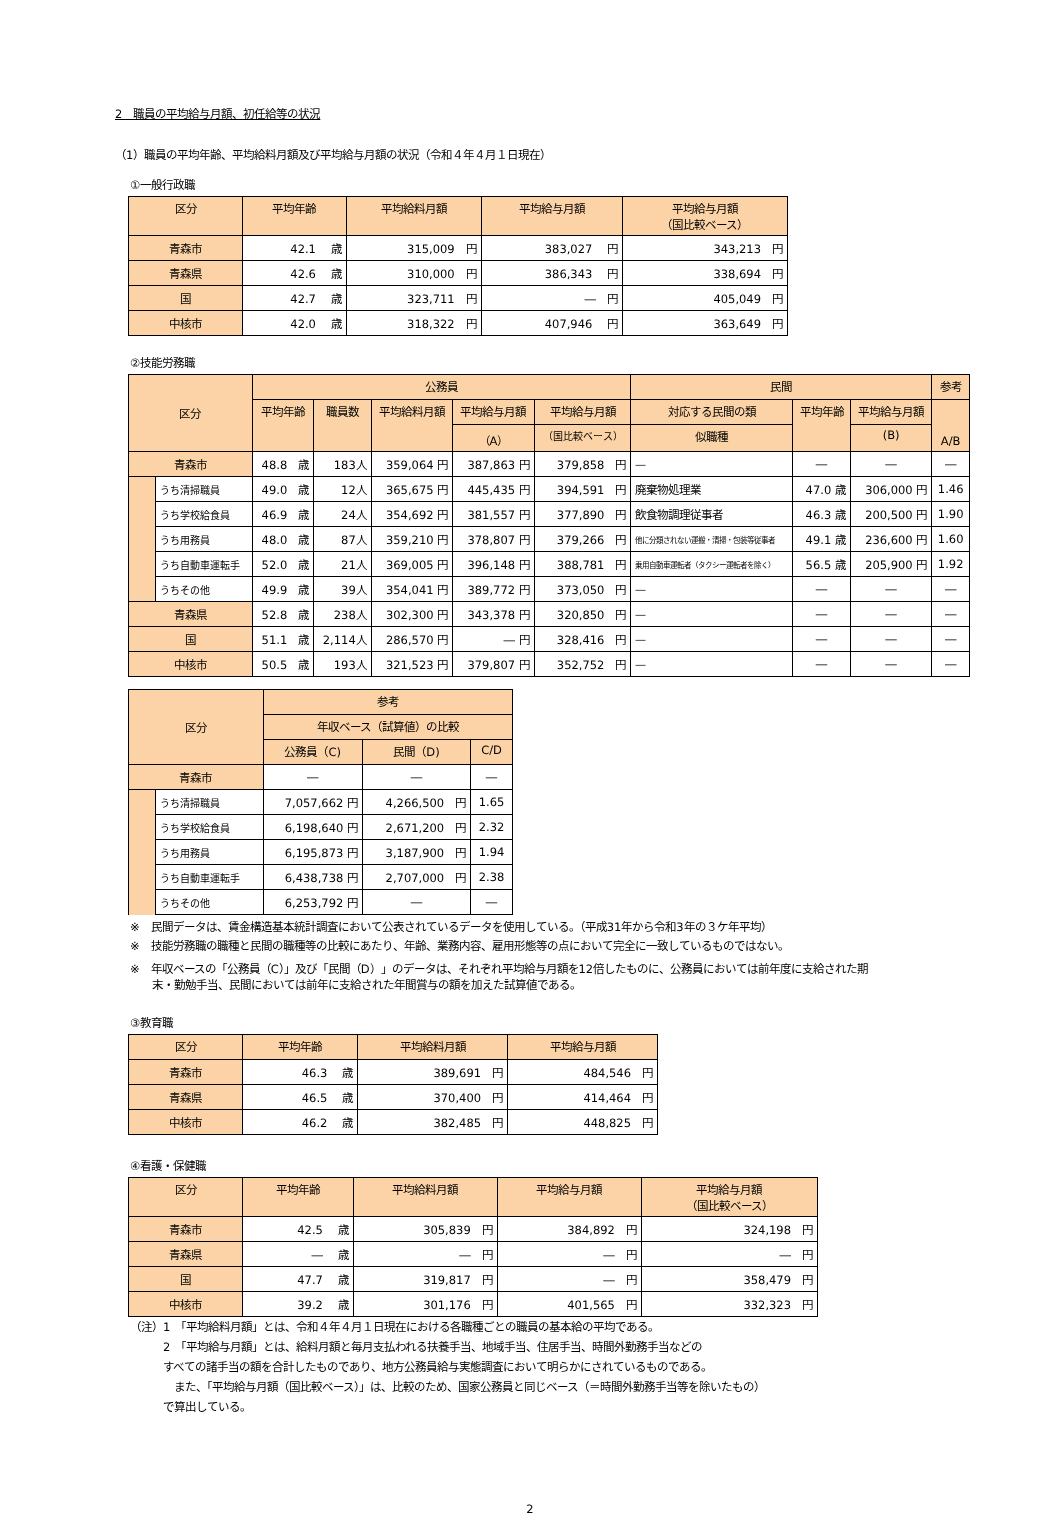2　職員の平均給与月額、初任給等の状況
（1）職員の平均年齢、平均給料月額及び平均給与月額の状況（令和４年４月１日現在）
①一般行政職
| 区分 | 平均年齢 | 平均給料月額 | 平均給与月額 | 平均給与月額 （国比較ベース） |
| --- | --- | --- | --- | --- |
| 青森市 | 42.1 歳 | 315,009 円 | 383,027 円 | 343,213 円 |
| 青森県 | 42.6 歳 | 310,000 円 | 386,343 円 | 338,694 円 |
| 国 | 42.7 歳 | 323,711 円 | ― 円 | 405,049 円 |
| 中核市 | 42.0 歳 | 318,322 円 | 407,946 円 | 363,649 円 |
②技能労務職
| 区分 | | 公務員 | | | | | 民間 | | | 参考 |
| --- | --- | --- | --- | --- | --- | --- | --- | --- | --- | --- |
| | | 平均年齢 | 職員数 | 平均給料月額 | 平均給与月額 | 平均給与月額 | 対応する民間の類 | 平均年齢 | 平均給与月額 | A/B |
| | | | | | （A） | （国比較ベース） | 似職種 | | (B) | |
| 青森市 | | 48.8 歳 | 183人 | 359,064 円 | 387,863 円 | 379,858 円 | ― | ― | ― | ― |
| | うち清掃職員 | 49.0 歳 | 12人 | 365,675 円 | 445,435 円 | 394,591 円 | 廃棄物処理業 | 47.0 歳 | 306,000 円 | 1.46 |
| | うち学校給食員 | 46.9 歳 | 24人 | 354,692 円 | 381,557 円 | 377,890 円 | 飲食物調理従事者 | 46.3 歳 | 200,500 円 | 1.90 |
| | うち用務員 | 48.0 歳 | 87人 | 359,210 円 | 378,807 円 | 379,266 円 | 他に分類されない運搬・清掃・包装等従事者 | 49.1 歳 | 236,600 円 | 1.60 |
| | うち自動車運転手 | 52.0 歳 | 21人 | 369,005 円 | 396,148 円 | 388,781 円 | 乗用自動車運転者（タクシー運転者を除く） | 56.5 歳 | 205,900 円 | 1.92 |
| | うちその他 | 49.9 歳 | 39人 | 354,041 円 | 389,772 円 | 373,050 円 | ― | ― | ― | ― |
| 青森県 | | 52.8 歳 | 238人 | 302,300 円 | 343,378 円 | 320,850 円 | ― | ― | ― | ― |
| 国 | | 51.1 歳 | 2,114人 | 286,570 円 | ― 円 | 328,416 円 | ― | ― | ― | ― |
| 中核市 | | 50.5 歳 | 193人 | 321,523 円 | 379,807 円 | 352,752 円 | ― | ― | ― | ― |
| 区分 | | 参考 | | |
| --- | --- | --- | --- | --- |
| | | 年収ベース（試算値）の比較 | | |
| | | 公務員（C) | 民間（D) | C/D |
| 青森市 | | ― | ― | ― |
| | うち清掃職員 | 7,057,662 円 | 4,266,500 円 | 1.65 |
| | うち学校給食員 | 6,198,640 円 | 2,671,200 円 | 2.32 |
| | うち用務員 | 6,195,873 円 | 3,187,900 円 | 1.94 |
| | うち自動車運転手 | 6,438,738 円 | 2,707,000 円 | 2.38 |
| | うちその他 | 6,253,792 円 | ― | ― |
※　民間データは、賃金構造基本統計調査において公表されているデータを使用している。（平成31年から令和3年の３ケ年平均）
※　技能労務職の職種と民間の職種等の比較にあたり、年齢、業務内容、雇用形態等の点において完全に一致しているものではない。
※　年収ベースの「公務員（C）」及び「民間（D）」のデータは、それぞれ平均給与月額を12倍したものに、公務員においては前年度に支給された期
　　末・勤勉手当、民間においては前年に支給された年間賞与の額を加えた試算値である。
③教育職
| 区分 | 平均年齢 | 平均給料月額 | 平均給与月額 |
| --- | --- | --- | --- |
| 青森市 | 46.3 歳 | 389,691 円 | 484,546 円 |
| 青森県 | 46.5 歳 | 370,400 円 | 414,464 円 |
| 中核市 | 46.2 歳 | 382,485 円 | 448,825 円 |
④看護・保健職
| 区分 | 平均年齢 | 平均給料月額 | 平均給与月額 | 平均給与月額 （国比較ベース） |
| --- | --- | --- | --- | --- |
| 青森市 | 42.5 歳 | 305,839 円 | 384,892 円 | 324,198 円 |
| 青森県 | ― 歳 | ― 円 | ― 円 | ― 円 |
| 国 | 47.7 歳 | 319,817 円 | ― 円 | 358,479 円 |
| 中核市 | 39.2 歳 | 301,176 円 | 401,565 円 | 332,323 円 |
（注）1　「平均給料月額」とは、令和４年４月１日現在における各職種ごとの職員の基本給の平均である。
　　　2　「平均給与月額」とは、給料月額と毎月支払われる扶養手当、地域手当、住居手当、時間外勤務手当などの
　　　すべての諸手当の額を合計したものであり、地方公務員給与実態調査において明らかにされているものである。
　　　　また、「平均給与月額（国比較ベース）」は、比較のため、国家公務員と同じベース（＝時間外勤務手当等を除いたもの）
　　　で算出している。
2